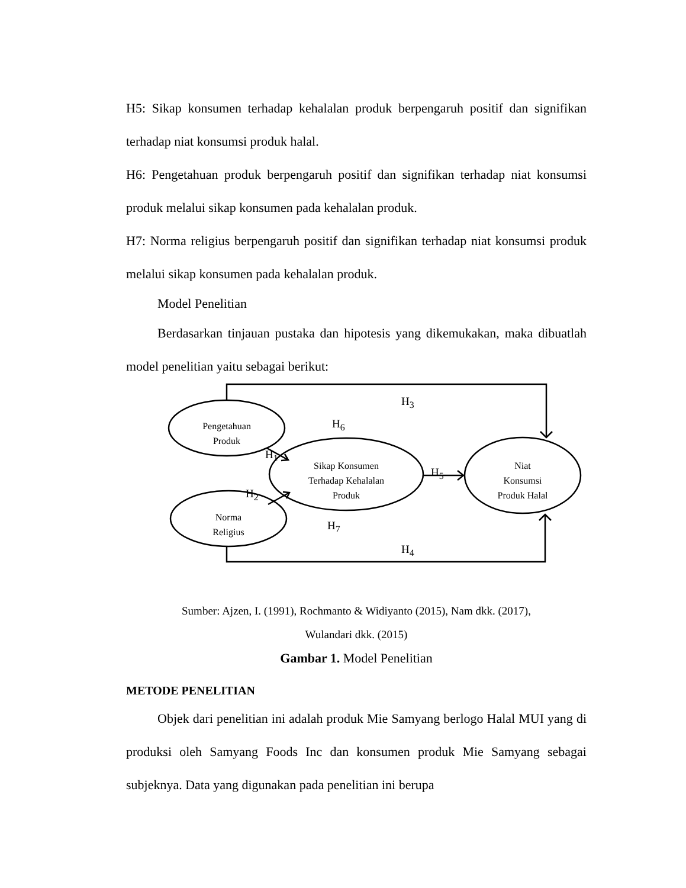H5: Sikap konsumen terhadap kehalalan produk berpengaruh positif dan signifikan terhadap niat konsumsi produk halal.
H6: Pengetahuan produk berpengaruh positif dan signifikan terhadap niat konsumsi produk melalui sikap konsumen pada kehalalan produk.
H7: Norma religius berpengaruh positif dan signifikan terhadap niat konsumsi produk melalui sikap konsumen pada kehalalan produk.
Model Penelitian
Berdasarkan tinjauan pustaka dan hipotesis yang dikemukakan, maka dibuatlah model penelitian yaitu sebagai berikut:
Pengetahuan
Produk
Norma
Religius
Sikap Konsumen
Terhadap Kehalalan
Produk
Niat
Konsumsi
Produk Halal
H<sub>3</sub>
H<sub>6</sub>
H<sub>1</sub>
H<sub>5</sub>
H<sub>2</sub>
H<sub>7</sub>
H<sub>4</sub>
Sumber: Ajzen, I. (1991), Rochmanto & Widiyanto (2015), Nam dkk. (2017),
Wulandari dkk. (2015)
Gambar 1. Model Penelitian
METODE PENELITIAN
Objek dari penelitian ini adalah produk Mie Samyang berlogo Halal MUI yang di produksi oleh Samyang Foods Inc dan konsumen produk Mie Samyang sebagai subjeknya. Data yang digunakan pada penelitian ini berupa